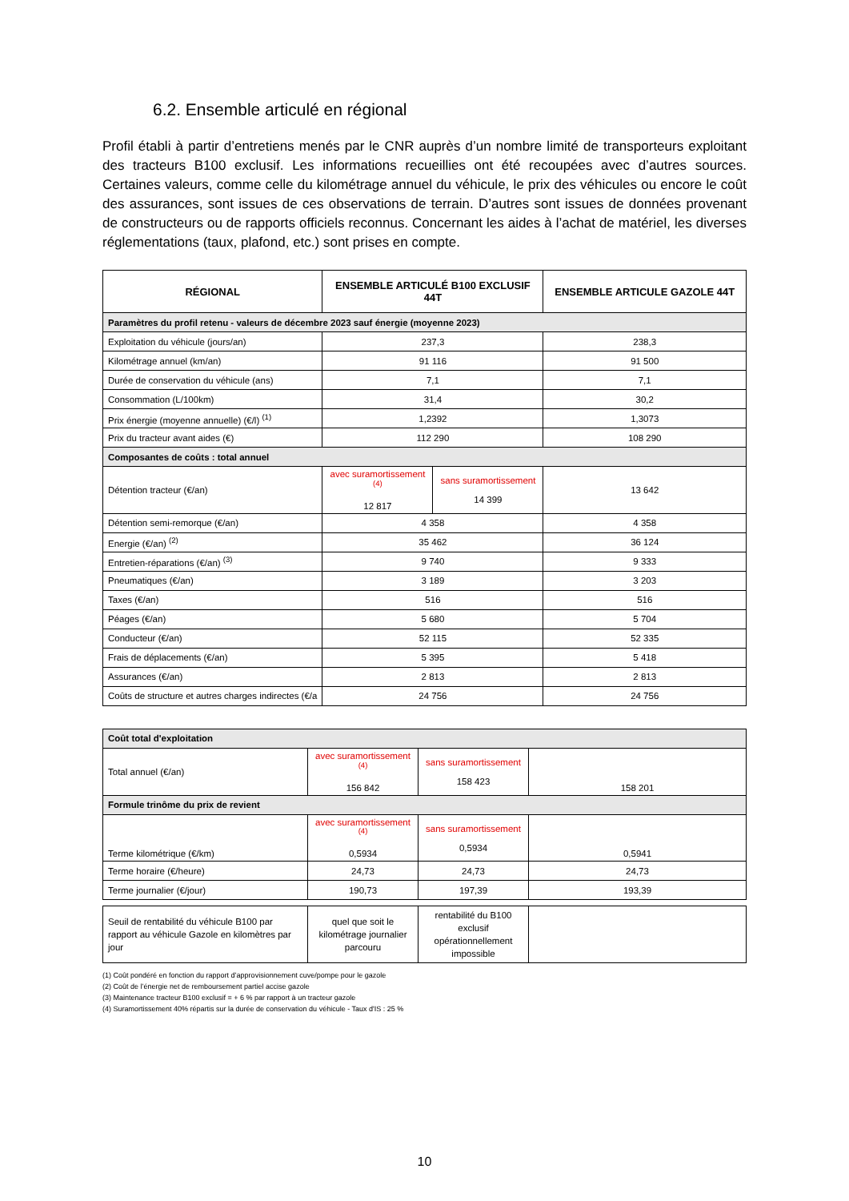6.2. Ensemble articulé en régional
Profil établi à partir d’entretiens menés par le CNR auprès d’un nombre limité de transporteurs exploitant des tracteurs B100 exclusif. Les informations recueillies ont été recoupées avec d’autres sources. Certaines valeurs, comme celle du kilométrage annuel du véhicule, le prix des véhicules ou encore le coût des assurances, sont issues de ces observations de terrain. D’autres sont issues de données provenant de constructeurs ou de rapports officiels reconnus. Concernant les aides à l’achat de matériel, les diverses réglementations (taux, plafond, etc.) sont prises en compte.
| RÉGIONAL | ENSEMBLE ARTICULÉ B100 EXCLUSIF 44T | | ENSEMBLE ARTICULE GAZOLE 44T |
| --- | --- | --- | --- |
| Paramètres du profil retenu - valeurs de décembre 2023 sauf énergie (moyenne 2023) | | | |
| Exploitation du véhicule (jours/an) | 237,3 | | 238,3 |
| Kilométrage annuel (km/an) | 91 116 | | 91 500 |
| Durée de conservation du véhicule (ans) | 7,1 | | 7,1 |
| Consommation (L/100km) | 31,4 | | 30,2 |
| Prix énergie (moyenne annuelle) (€/l) <sup>(1)</sup> | 1,2392 | | 1,3073 |
| Prix du tracteur avant aides (€) | 112 290 | | 108 290 |
| Composantes de coûts : total annuel | | | |
| Détention tracteur (€/an) | avec suramortissement <sup>(4)</sup> 12 817 | sans suramortissement 14 399 | 13 642 |
| Détention semi-remorque (€/an) | 4 358 | | 4 358 |
| Energie (€/an) <sup>(2)</sup> | 35 462 | | 36 124 |
| Entretien-réparations (€/an) <sup>(3)</sup> | 9 740 | | 9 333 |
| Pneumatiques (€/an) | 3 189 | | 3 203 |
| Taxes (€/an) | 516 | | 516 |
| Péages (€/an) | 5 680 | | 5 704 |
| Conducteur (€/an) | 52 115 | | 52 335 |
| Frais de déplacements (€/an) | 5 395 | | 5 418 |
| Assurances (€/an) | 2 813 | | 2 813 |
| Coûts de structure et autres charges indirectes (€/a | 24 756 | | 24 756 |
| Coût total d'exploitation | | | |
| Total annuel (€/an) | avec suramortissement <sup>(4)</sup> 156 842 | sans suramortissement 158 423 | 158 201 |
| Formule trinôme du prix de revient | | | |
| Terme kilométrique (€/km) | avec suramortissement <sup>(4)</sup> 0,5934 | sans suramortissement 0,5934 | 0,5941 |
| Terme horaire (€/heure) | 24,73 | 24,73 | 24,73 |
| Terme journalier (€/jour) | 190,73 | 197,39 | 193,39 |
| Seuil de rentabilité du véhicule B100 par rapport au véhicule Gazole en kilomètres par jour | quel que soit le kilométrage journalier parcouru | rentabilité du B100 exclusif opérationnellement impossible | |
(1) Coût pondéré en fonction du rapport d’approvisionnement cuve/pompe pour le gazole
(2) Coût de l’énergie net de remboursement partiel accise gazole
(3) Maintenance tracteur B100 exclusif = + 6 % par rapport à un tracteur gazole
(4) Suramortissement 40% répartis sur la durée de conservation du véhicule - Taux d'IS : 25 %
10